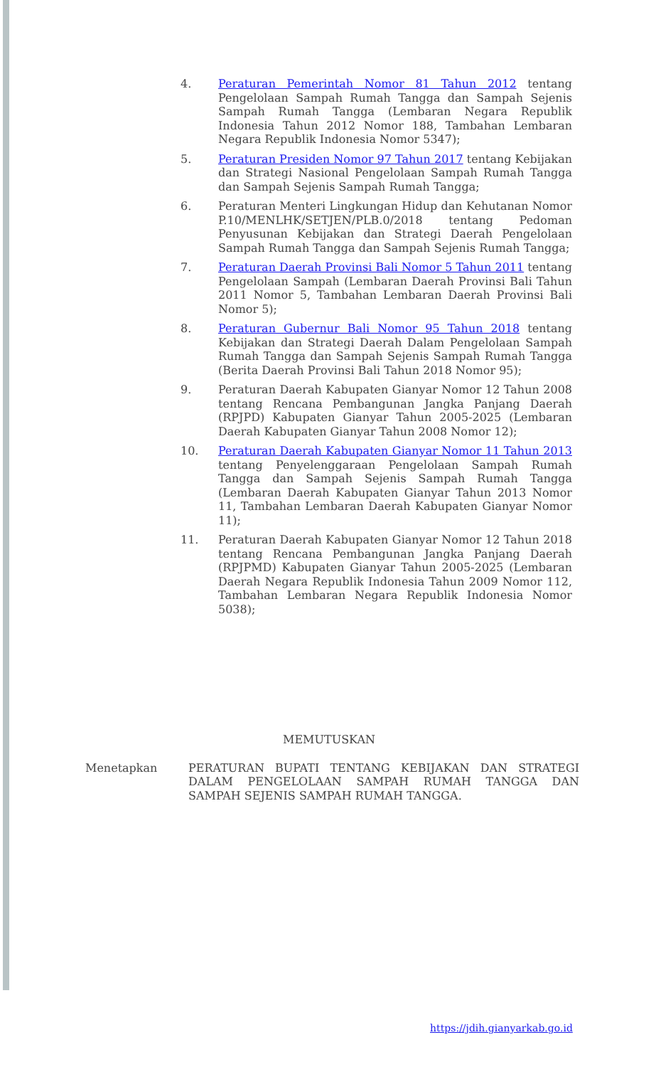4. Peraturan Pemerintah Nomor 81 Tahun 2012 tentang Pengelolaan Sampah Rumah Tangga dan Sampah Sejenis Sampah Rumah Tangga (Lembaran Negara Republik Indonesia Tahun 2012 Nomor 188, Tambahan Lembaran Negara Republik Indonesia Nomor 5347);
5. Peraturan Presiden Nomor 97 Tahun 2017 tentang Kebijakan dan Strategi Nasional Pengelolaan Sampah Rumah Tangga dan Sampah Sejenis Sampah Rumah Tangga;
6. Peraturan Menteri Lingkungan Hidup dan Kehutanan Nomor P.10/MENLHK/SETJEN/PLB.0/2018 tentang Pedoman Penyusunan Kebijakan dan Strategi Daerah Pengelolaan Sampah Rumah Tangga dan Sampah Sejenis Rumah Tangga;
7. Peraturan Daerah Provinsi Bali Nomor 5 Tahun 2011 tentang Pengelolaan Sampah (Lembaran Daerah Provinsi Bali Tahun 2011 Nomor 5, Tambahan Lembaran Daerah Provinsi Bali Nomor 5);
8. Peraturan Gubernur Bali Nomor 95 Tahun 2018 tentang Kebijakan dan Strategi Daerah Dalam Pengelolaan Sampah Rumah Tangga dan Sampah Sejenis Sampah Rumah Tangga (Berita Daerah Provinsi Bali Tahun 2018 Nomor 95);
9. Peraturan Daerah Kabupaten Gianyar Nomor 12 Tahun 2008 tentang Rencana Pembangunan Jangka Panjang Daerah (RPJPD) Kabupaten Gianyar Tahun 2005-2025 (Lembaran Daerah Kabupaten Gianyar Tahun 2008 Nomor 12);
10. Peraturan Daerah Kabupaten Gianyar Nomor 11 Tahun 2013 tentang Penyelenggaraan Pengelolaan Sampah Rumah Tangga dan Sampah Sejenis Sampah Rumah Tangga (Lembaran Daerah Kabupaten Gianyar Tahun 2013 Nomor 11, Tambahan Lembaran Daerah Kabupaten Gianyar Nomor 11);
11. Peraturan Daerah Kabupaten Gianyar Nomor 12 Tahun 2018 tentang Rencana Pembangunan Jangka Panjang Daerah (RPJPMD) Kabupaten Gianyar Tahun 2005-2025 (Lembaran Daerah Negara Republik Indonesia Tahun 2009 Nomor 112, Tambahan Lembaran Negara Republik Indonesia Nomor 5038);
MEMUTUSKAN
Menetapkan PERATURAN BUPATI TENTANG KEBIJAKAN DAN STRATEGI DALAM PENGELOLAAN SAMPAH RUMAH TANGGA DAN SAMPAH SEJENIS SAMPAH RUMAH TANGGA.
https://jdih.gianyarkab.go.id